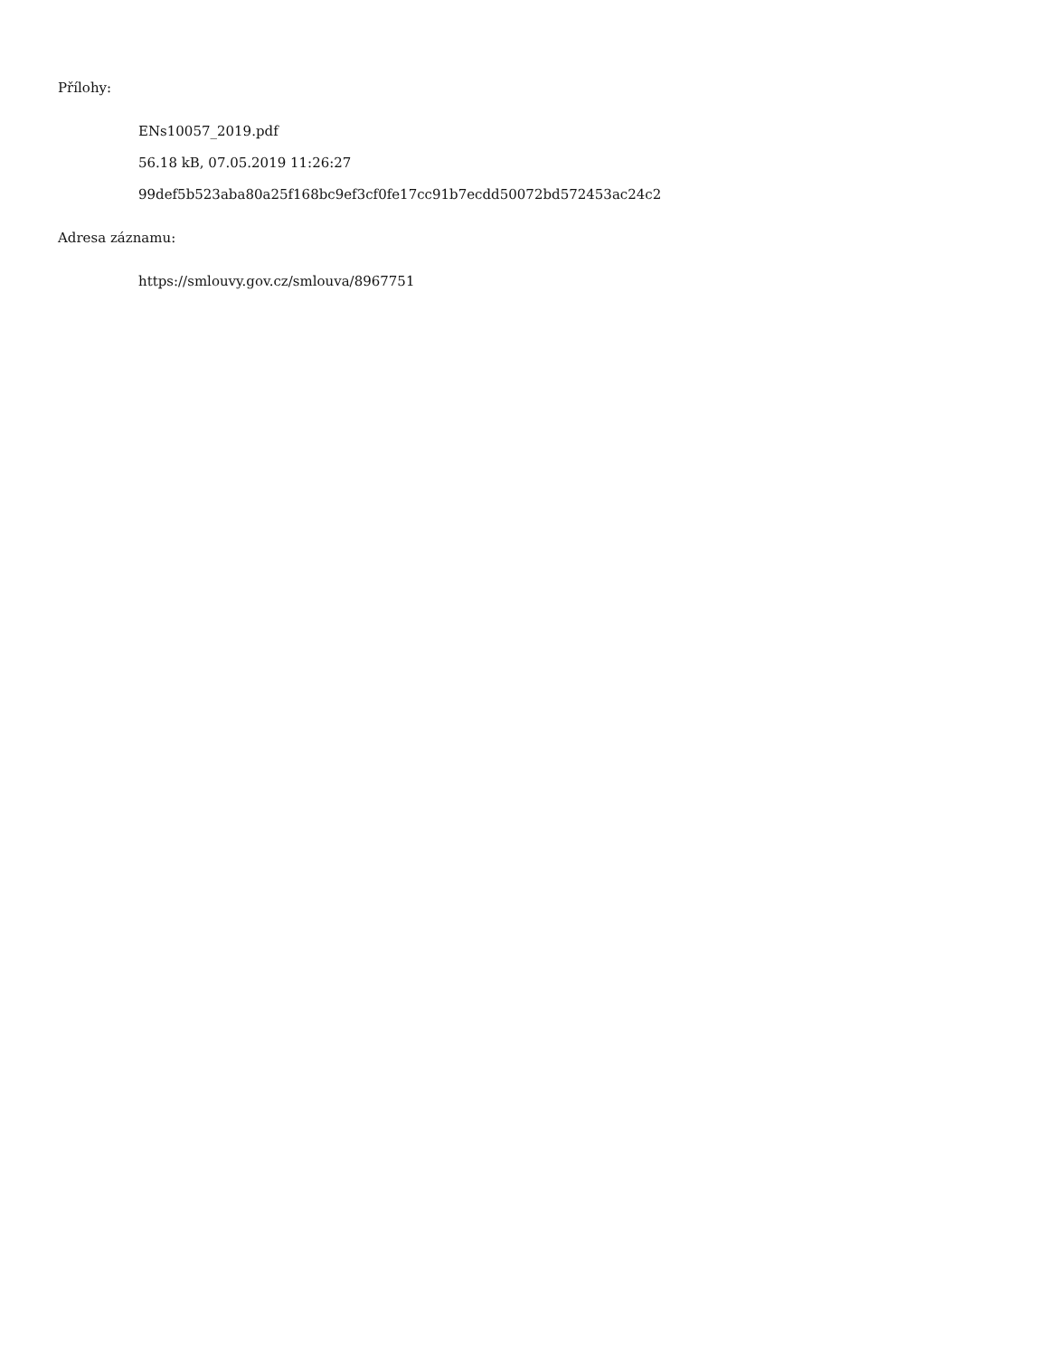Přílohy:
ENs10057_2019.pdf
56.18 kB, 07.05.2019 11:26:27
99def5b523aba80a25f168bc9ef3cf0fe17cc91b7ecdd50072bd572453ac24c2
Adresa záznamu:
https://smlouvy.gov.cz/smlouva/8967751